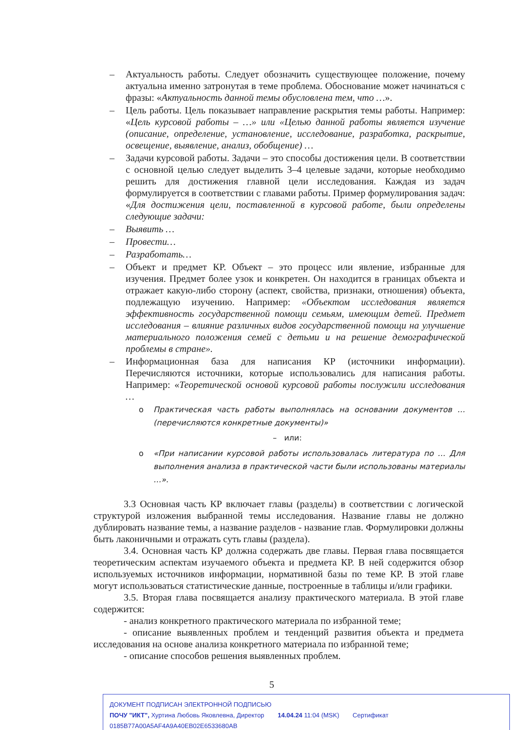– Актуальность работы. Следует обозначить существующее положение, почему актуальна именно затронутая в теме проблема. Обоснование может начинаться с фразы: «Актуальность данной темы обусловлена тем, что …».
– Цель работы. Цель показывает направление раскрытия темы работы. Например: «Цель курсовой работы – …» или «Целью данной работы является изучение (описание, определение, установление, исследование, разработка, раскрытие, освещение, выявление, анализ, обобщение) …
– Задачи курсовой работы. Задачи – это способы достижения цели. В соответствии с основной целью следует выделить 3–4 целевые задачи, которые необходимо решить для достижения главной цели исследования. Каждая из задач формулируется в соответствии с главами работы. Пример формулирования задач: «Для достижения цели, поставленной в курсовой работе, были определены следующие задачи:
– Выявить …
– Провести…
– Разработать…
– Объект и предмет КР. Объект – это процесс или явление, избранные для изучения. Предмет более узок и конкретен. Он находится в границах объекта и отражает какую-либо сторону (аспект, свойства, признаки, отношения) объекта, подлежащую изучению. Например: «Объектом исследования является эффективность государственной помощи семьям, имеющим детей. Предмет исследования – влияние различных видов государственной помощи на улучшение материального положения семей с детьми и на решение демографической проблемы в стране».
– Информационная база для написания КР (источники информации). Перечисляются источники, которые использовались для написания работы. Например: «Теоретической основой курсовой работы послужили исследования …
o Практическая часть работы выполнялась на основании документов … (перечисляются конкретные документы)»
– или:
o «При написании курсовой работы использовалась литература по … Для выполнения анализа в практической части были использованы материалы …».
3.3 Основная часть КР включает главы (разделы) в соответствии с логической структурой изложения выбранной темы исследования. Название главы не должно дублировать название темы, а название разделов - название глав. Формулировки должны быть лаконичными и отражать суть главы (раздела).
3.4. Основная часть КР должна содержать две главы. Первая глава посвящается теоретическим аспектам изучаемого объекта и предмета КР. В ней содержится обзор используемых источников информации, нормативной базы по теме КР. В этой главе могут использоваться статистические данные, построенные в таблицы и/или графики.
3.5. Вторая глава посвящается анализу практического материала. В этой главе содержится:
- анализ конкретного практического материала по избранной теме;
- описание выявленных проблем и тенденций развития объекта и предмета исследования на основе анализа конкретного материала по избранной теме;
- описание способов решения выявленных проблем.
5
ДОКУМЕНТ ПОДПИСАН ЭЛЕКТРОННОЙ ПОДПИСЬЮ
ПОЧУ "ИКТ", Хуртина Любовь Яковлевна, Директор 14.04.24 11:04 (MSK) Сертификат 0185B77A00A5AF4A9A40EB02E6533680AB